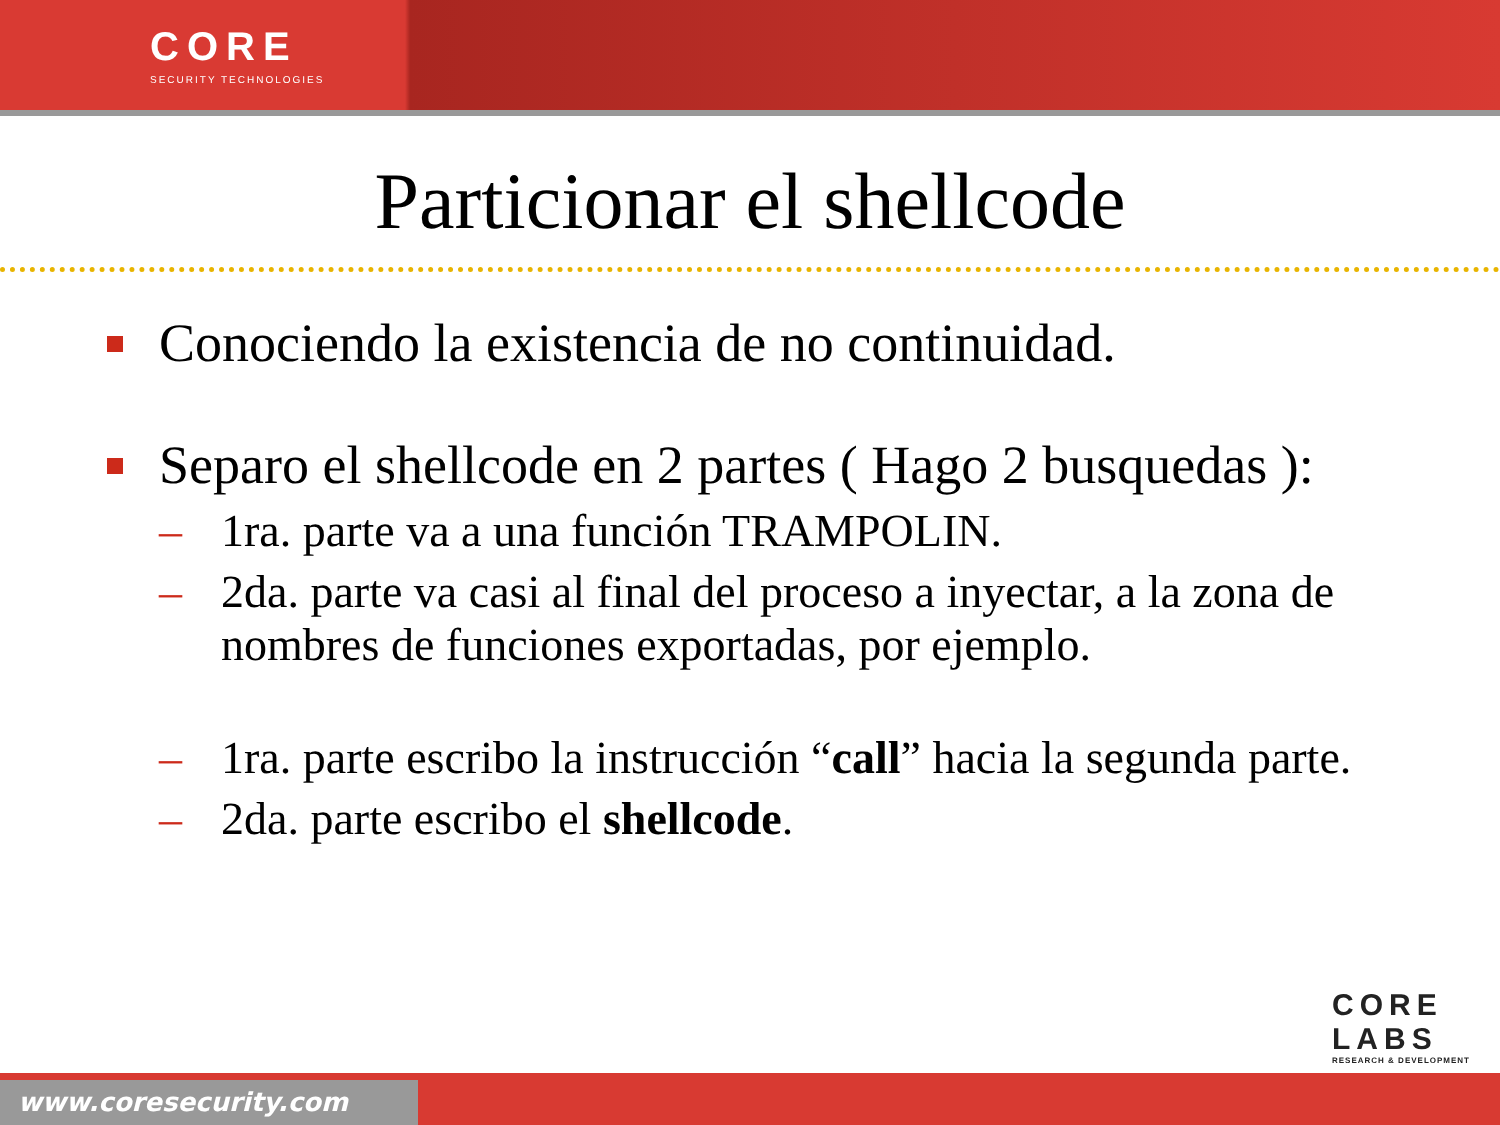CORE
SECURITY TECHNOLOGIES
Particionar el shellcode
Conociendo la existencia de no continuidad.
Separo el shellcode en 2 partes ( Hago 2 busquedas ):
– 1ra. parte va a una función TRAMPOLIN.
– 2da. parte va casi al final del proceso a inyectar, a la zona de nombres de funciones exportadas, por ejemplo.
– 1ra. parte escribo la instrucción “call” hacia la segunda parte.
– 2da. parte escribo el shellcode.
CORE
LABS
RESEARCH & DEVELOPMENT
www.coresecurity.com